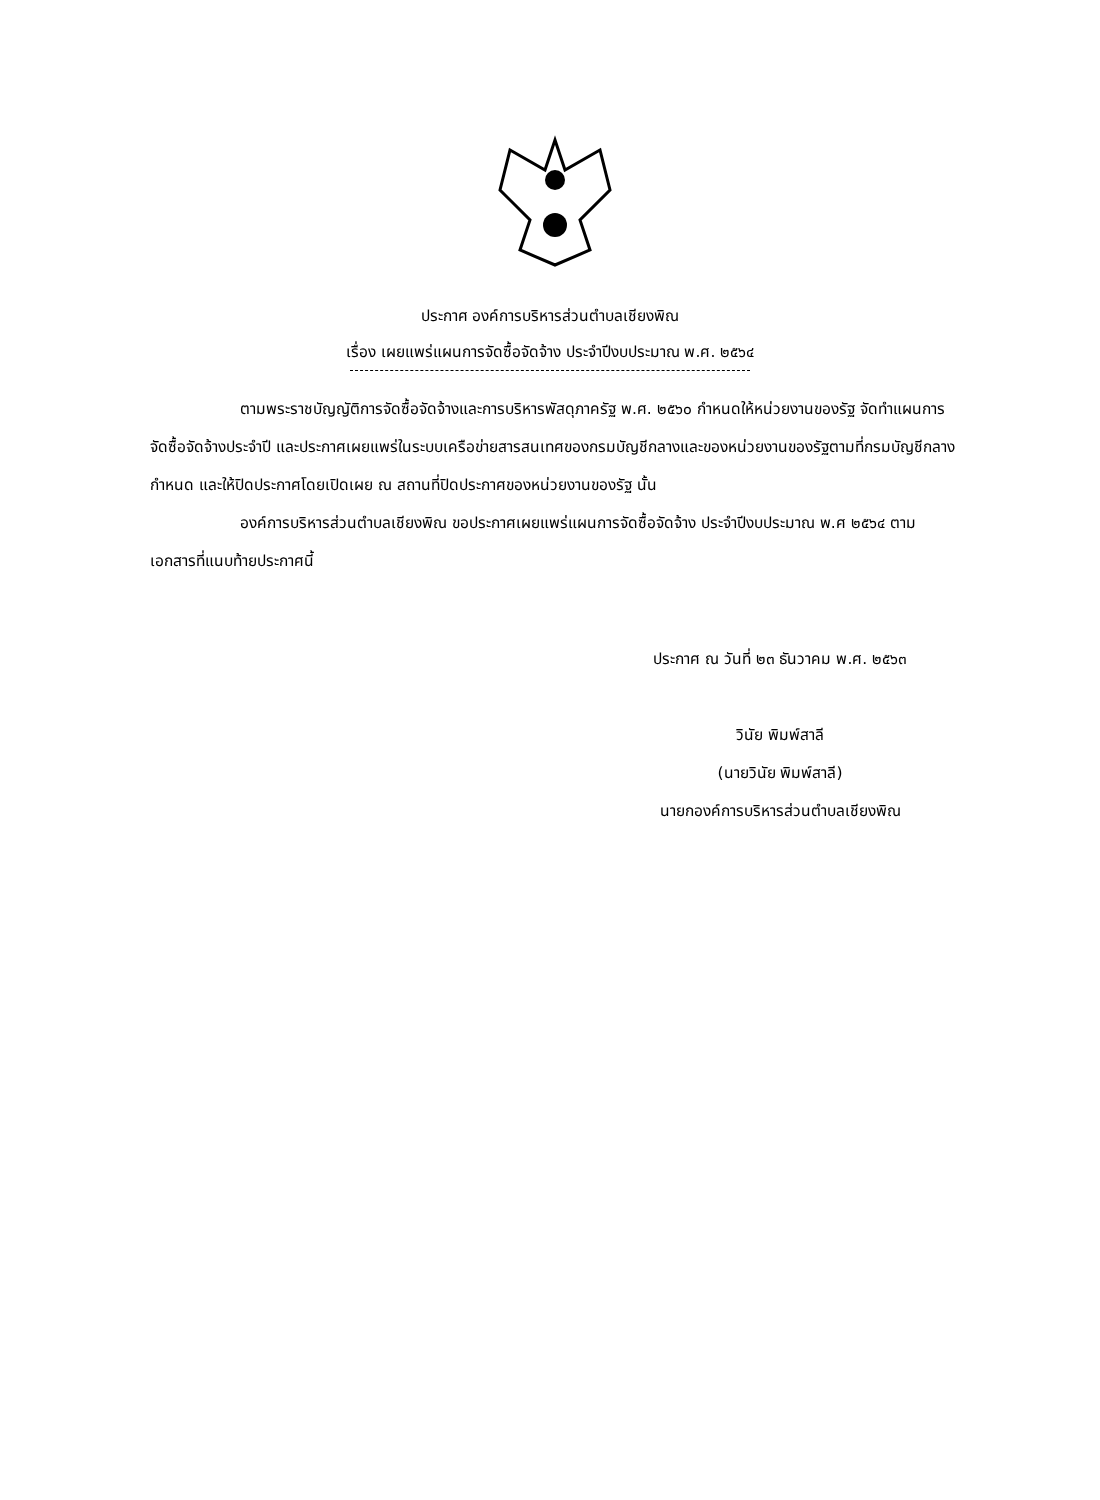ประกาศ องค์การบริหารส่วนตำบลเชียงพิณ
เรื่อง เผยแพร่แผนการจัดซื้อจัดจ้าง ประจำปีงบประมาณ พ.ศ. ๒๕๖๔
ตามพระราชบัญญัติการจัดซื้อจัดจ้างและการบริหารพัสดุภาครัฐ พ.ศ. ๒๕๖๐ กำหนดให้หน่วยงานของรัฐ จัดทำแผนการจัดซื้อจัดจ้างประจำปี และประกาศเผยแพร่ในระบบเครือข่ายสารสนเทศของกรมบัญชีกลางและของหน่วยงานของรัฐตามที่กรมบัญชีกลางกำหนด และให้ปิดประกาศโดยเปิดเผย ณ สถานที่ปิดประกาศของหน่วยงานของรัฐ นั้น
องค์การบริหารส่วนตำบลเชียงพิณ ขอประกาศเผยแพร่แผนการจัดซื้อจัดจ้าง ประจำปีงบประมาณ พ.ศ ๒๕๖๔ ตามเอกสารที่แนบท้ายประกาศนี้
ประกาศ ณ วันที่ ๒๓ ธันวาคม พ.ศ. ๒๕๖๓
วินัย พิมพ์สาลี
(นายวินัย พิมพ์สาลี)
นายกองค์การบริหารส่วนตำบลเชียงพิณ